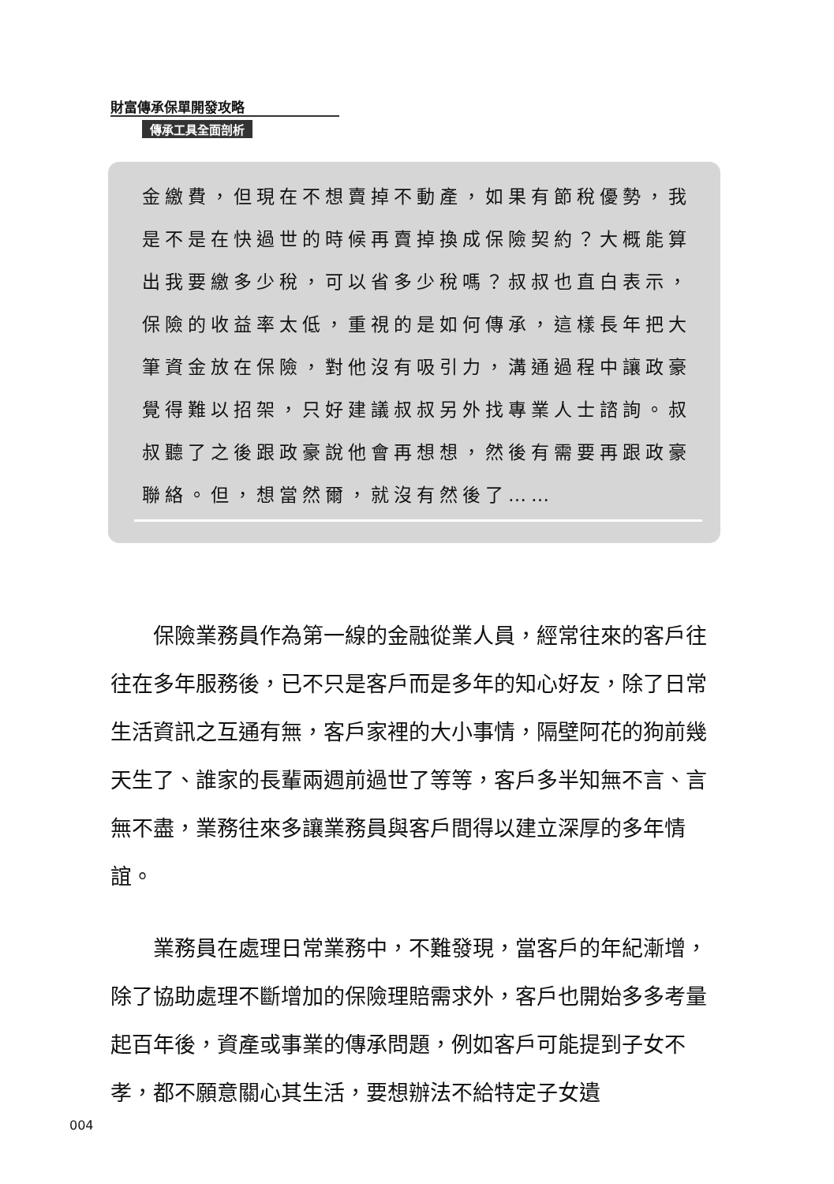財富傳承保單開發攻略
傳承工具全面剖析
金繳費，但現在不想賣掉不動產，如果有節稅優勢，我是不是在快過世的時候再賣掉換成保險契約？大概能算出我要繳多少稅，可以省多少稅嗎？叔叔也直白表示，保險的收益率太低，重視的是如何傳承，這樣長年把大筆資金放在保險，對他沒有吸引力，溝通過程中讓政豪覺得難以招架，只好建議叔叔另外找專業人士諮詢。叔叔聽了之後跟政豪說他會再想想，然後有需要再跟政豪聯絡。但，想當然爾，就沒有然後了……
保險業務員作為第一線的金融從業人員，經常往來的客戶往往在多年服務後，已不只是客戶而是多年的知心好友，除了日常生活資訊之互通有無，客戶家裡的大小事情，隔壁阿花的狗前幾天生了、誰家的長輩兩週前過世了等等，客戶多半知無不言、言無不盡，業務往來多讓業務員與客戶間得以建立深厚的多年情誼。
業務員在處理日常業務中，不難發現，當客戶的年紀漸增，除了協助處理不斷增加的保險理賠需求外，客戶也開始多多考量起百年後，資產或事業的傳承問題，例如客戶可能提到子女不孝，都不願意關心其生活，要想辦法不給特定子女遺
004